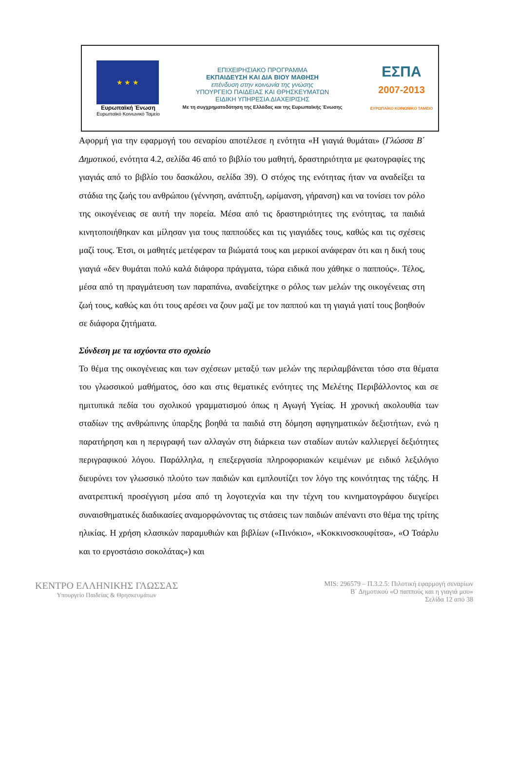★ ★ ★
Ευρωπαϊκή Ένωση
Ευρωπαϊκό Κοινωνικό Ταμείο
ΕΠΙΧΕΙΡΗΣΙΑΚΟ ΠΡΟΓΡΑΜΜΑ
ΕΚΠΑΙΔΕΥΣΗ ΚΑΙ ΔΙΑ ΒΙΟΥ ΜΑΘΗΣΗ
επένδυση στην κοινωνία της γνώσης
ΥΠΟΥΡΓΕΙΟ ΠΑΙΔΕΙΑΣ ΚΑΙ ΘΡΗΣΚΕΥΜΑΤΩΝ
ΕΙΔΙΚΗ ΥΠΗΡΕΣΙΑ ΔΙΑΧΕΙΡΙΣΗΣ
Με τη συγχρηματοδότηση της Ελλάδας και της Ευρωπαϊκής Ένωσης
ΕΣΠΑ
2007-2013
ΕΥΡΩΠΑΪΚΟ ΚΟΙΝΩΝΙΚΟ ΤΑΜΕΙΟ
Αφορμή για την εφαρμογή του σεναρίου αποτέλεσε η ενότητα «Η γιαγιά θυμάται» (Γλώσσα Β΄ Δημοτικού, ενότητα 4.2, σελίδα 46 από το βιβλίο του μαθητή, δραστηριότητα με φωτογραφίες της γιαγιάς από το βιβλίο του δασκάλου, σελίδα 39). Ο στόχος της ενότητας ήταν να αναδείξει τα στάδια της ζωής του ανθρώπου (γέννηση, ανάπτυξη, ωρίμανση, γήρανση) και να τονίσει τον ρόλο της οικογένειας σε αυτή την πορεία. Μέσα από τις δραστηριότητες της ενότητας, τα παιδιά κινητοποιήθηκαν και μίλησαν για τους παππούδες και τις γιαγιάδες τους, καθώς και τις σχέσεις μαζί τους. Έτσι, οι μαθητές μετέφεραν τα βιώματά τους και μερικοί ανάφεραν ότι και η δική τους γιαγιά «δεν θυμάται πολύ καλά διάφορα πράγματα, τώρα ειδικά που χάθηκε ο παππούς». Τέλος, μέσα από τη πραγμάτευση των παραπάνω, αναδείχτηκε ο ρόλος των μελών της οικογένειας στη ζωή τους, καθώς και ότι τους αρέσει να ζουν μαζί με τον παππού και τη γιαγιά γιατί τους βοηθούν σε διάφορα ζητήματα.
Σύνδεση με τα ισχύοντα στο σχολείο
Το θέμα της οικογένειας και των σχέσεων μεταξύ των μελών της περιλαμβάνεται τόσο στα θέματα του γλωσσικού μαθήματος, όσο και στις θεματικές ενότητες της Μελέτης Περιβάλλοντος και σε ημιτυπικά πεδία του σχολικού γραμματισμού όπως η Αγωγή Υγείας. Η χρονική ακολουθία των σταδίων της ανθρώπινης ύπαρξης βοηθά τα παιδιά στη δόμηση αφηγηματικών δεξιοτήτων, ενώ η παρατήρηση και η περιγραφή των αλλαγών στη διάρκεια των σταδίων αυτών καλλιεργεί δεξιότητες περιγραφικού λόγου. Παράλληλα, η επεξεργασία πληροφοριακών κειμένων με ειδικό λεξιλόγιο διευρύνει τον γλωσσικό πλούτο των παιδιών και εμπλουτίζει τον λόγο της κοινότητας της τάξης. Η ανατρεπτική προσέγγιση μέσα από τη λογοτεχνία και την τέχνη του κινηματογράφου διεγείρει συναισθηματικές διαδικασίες αναμορφώνοντας τις στάσεις των παιδιών απέναντι στο θέμα της τρίτης ηλικίας. Η χρήση κλασικών παραμυθιών και βιβλίων («Πινόκιο», «Κοκκινοσκουφίτσα», «Ο Τσάρλυ και το εργοστάσιο σοκολάτας») και
ΚΕΝΤΡΟ ΕΛΛΗΝΙΚΗΣ ΓΛΩΣΣΑΣ
Υπουργείο Παιδείας & Θρησκευμάτων
MIS: 296579 – Π.3.2.5: Πιλοτική εφαρμογή σεναρίων
Β΄ Δημοτικού «Ο παππούς και η γιαγιά μου»
Σελίδα 12 από 38